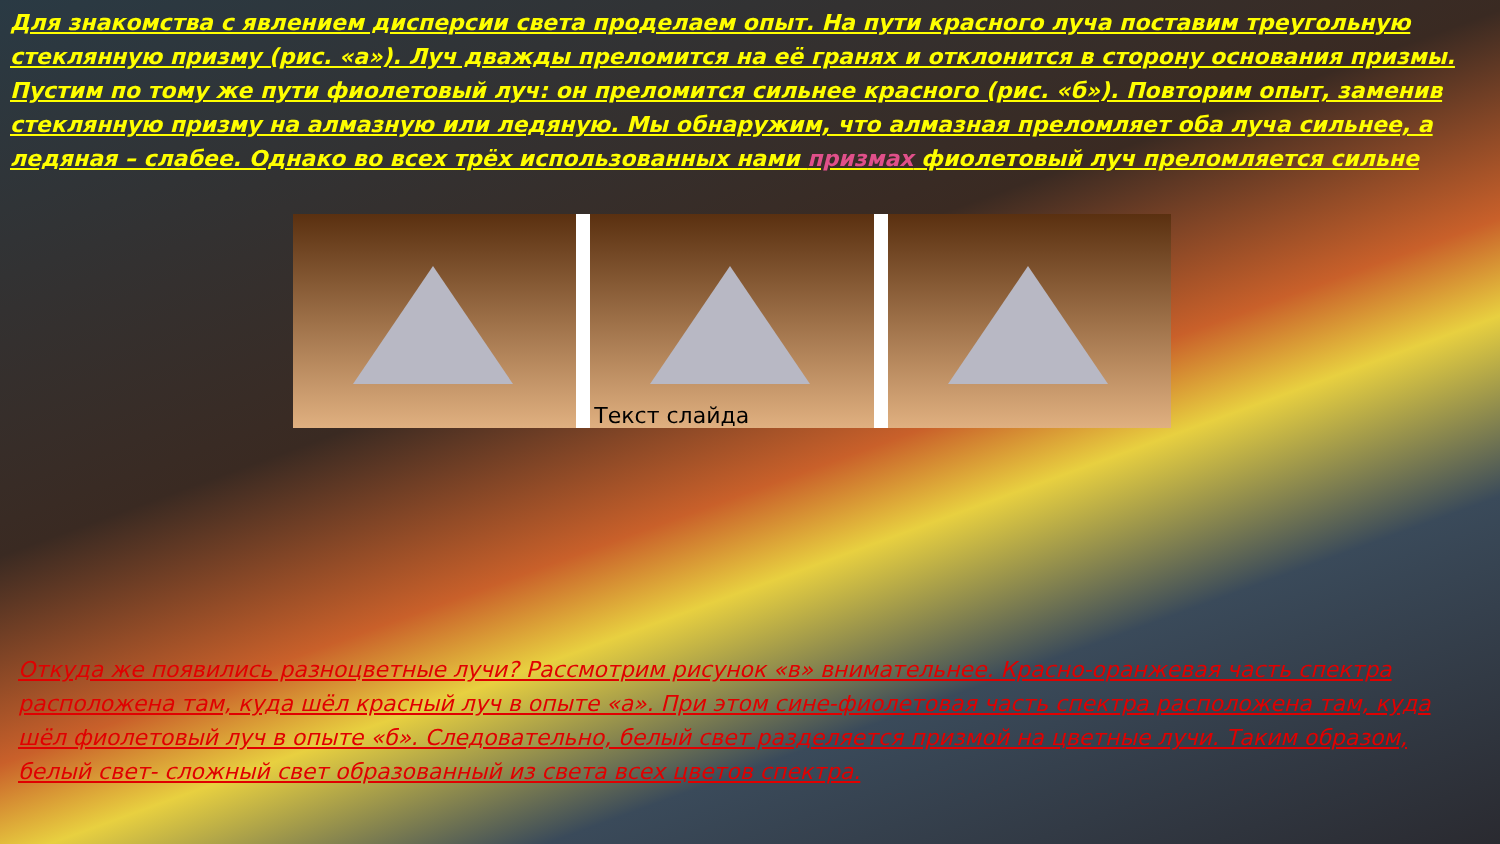Для знакомства с явлением дисперсии света проделаем опыт. На пути красного луча поставим треугольную стеклянную призму (рис. «а»). Луч дважды преломится на её гранях и отклонится в сторону основания призмы. Пустим по тому же пути фиолетовый луч: он преломится сильнее красного (рис. «б»). Повторим опыт, заменив стеклянную призму на алмазную или ледяную. Мы обнаружим, что алмазная преломляет оба луча сильнее, а ледяная – слабее. Однако во всех трёх использованных нами призмах фиолетовый луч преломляется сильне
Текст слайда
Откуда же появились разноцветные лучи? Рассмотрим рисунок «в» внимательнее. Красно-оранжевая часть спектра расположена там, куда шёл красный луч в опыте «а». При этом сине-фиолетовая часть спектра расположена там, куда шёл фиолетовый луч в опыте «б». Следовательно, белый свет разделяется призмой на цветные лучи. Таким образом, белый свет- сложный свет образованный из света всех цветов спектра.